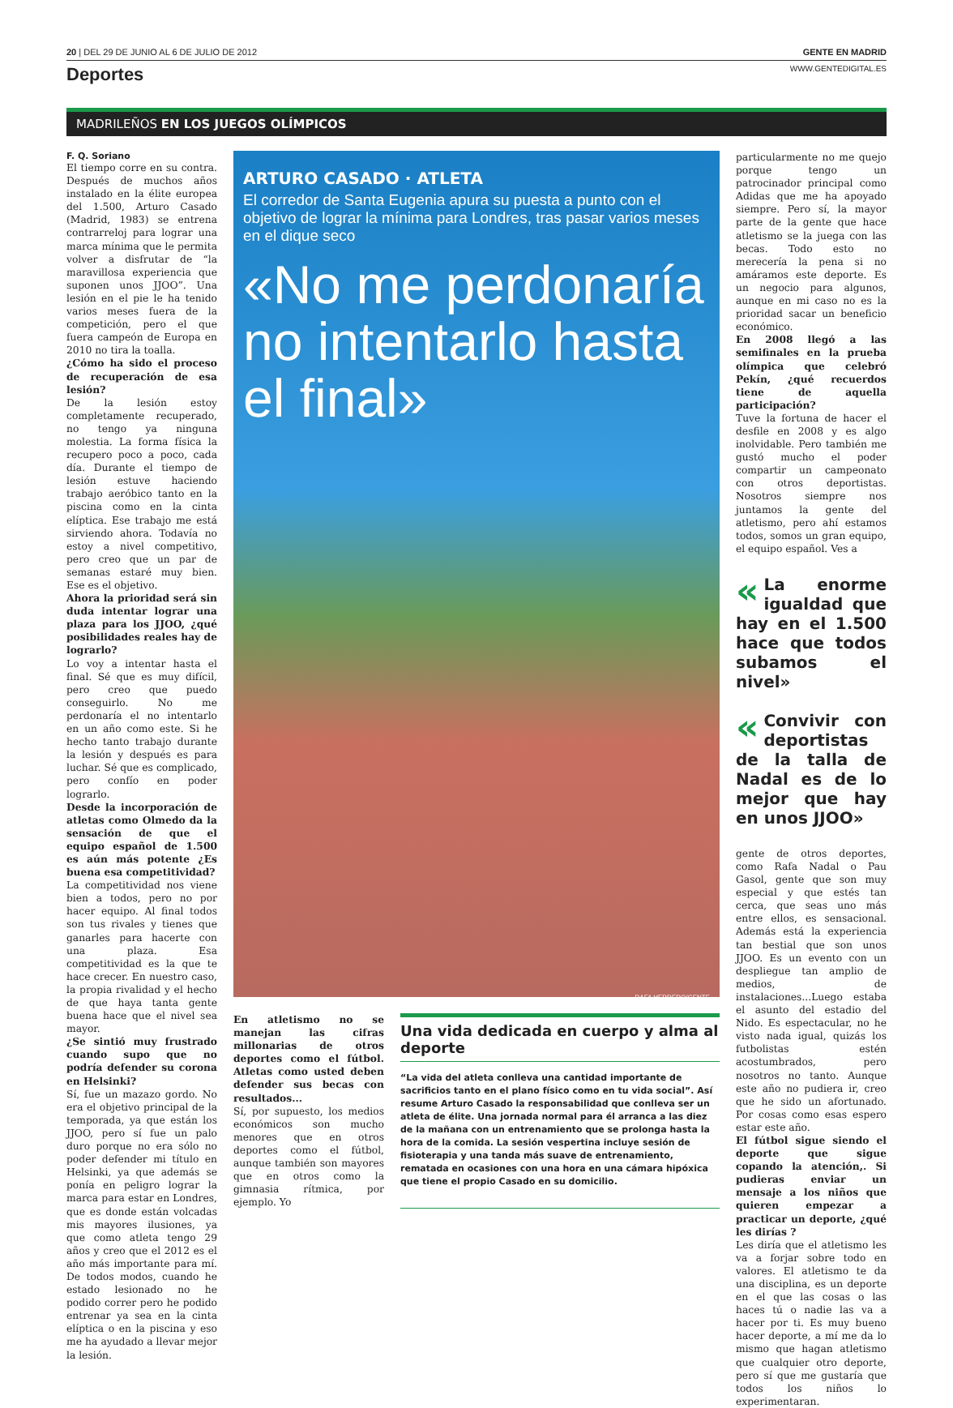20 | DEL 29 DE JUNIO AL 6 DE JULIO DE 2012 GENTE EN MADRID
Deportes
WWW.GENTEDIGITAL.ES
MADRILEÑOS EN LOS JUEGOS OLÍMPICOS
F. Q. Soriano
El tiempo corre en su contra. Después de muchos años instalado en la élite europea del 1.500, Arturo Casado (Madrid, 1983) se entrena contrarreloj para lograr una marca mínima que le permita volver a disfrutar de “la maravillosa experiencia que suponen unos JJOO”. Una lesión en el pie le ha tenido varios meses fuera de la competición, pero el que fuera campeón de Europa en 2010 no tira la toalla.
¿Cómo ha sido el proceso de recuperación de esa lesión?
De la lesión estoy completamente recuperado, no tengo ya ninguna molestia. La forma física la recupero poco a poco, cada día. Durante el tiempo de lesión estuve haciendo trabajo aeróbico tanto en la piscina como en la cinta elíptica. Ese trabajo me está sirviendo ahora. Todavía no estoy a nivel competitivo, pero creo que un par de semanas estaré muy bien. Ese es el objetivo.
Ahora la prioridad será sin duda intentar lograr una plaza para los JJOO, ¿qué posibilidades reales hay de lograrlo?
Lo voy a intentar hasta el final. Sé que es muy difícil, pero creo que puedo conseguirlo. No me perdonaría el no intentarlo en un año como este. Si he hecho tanto trabajo durante la lesión y después es para luchar. Sé que es complicado, pero confío en poder lograrlo.
Desde la incorporación de atletas como Olmedo da la sensación de que el equipo español de 1.500 es aún más potente ¿Es buena esa competitividad?
La competitividad nos viene bien a todos, pero no por hacer equipo. Al final todos son tus rivales y tienes que ganarles para hacerte con una plaza. Esa competitividad es la que te hace crecer. En nuestro caso, la propia rivalidad y el hecho de que haya tanta gente buena hace que el nivel sea mayor.
¿Se sintió muy frustrado cuando supo que no podría defender su corona en Helsinki?
Sí, fue un mazazo gordo. No era el objetivo principal de la temporada, ya que están los JJOO, pero sí fue un palo duro porque no era sólo no poder defender mi título en Helsinki, ya que además se ponía en peligro lograr la marca para estar en Londres, que es donde están volcadas mis mayores ilusiones, ya que como atleta tengo 29 años y creo que el 2012 es el año más importante para mí. De todos modos, cuando he estado lesionado no he podido correr pero he podido entrenar ya sea en la cinta elíptica o en la piscina y eso me ha ayudado a llevar mejor la lesión.
ARTURO CASADO · ATLETA
El corredor de Santa Eugenia apura su puesta a punto con el objetivo de lograr la mínima para Londres, tras pasar varios meses en el dique seco
«No me perdonaría no intentarlo hasta el final»
RAFA HERRERO/GENTE
En atletismo no se manejan las cifras millonarias de otros deportes como el fútbol. Atletas como usted deben defender sus becas con resultados...
Sí, por supuesto, los medios económicos son mucho menores que en otros deportes como el fútbol, aunque también son mayores que en otros como la gimnasia rítmica, por ejemplo. Yo
Una vida dedicada en cuerpo y alma al deporte
“La vida del atleta conlleva una cantidad importante de sacrificios tanto en el plano físico como en tu vida social”. Así resume Arturo Casado la responsabilidad que conlleva ser un atleta de élite. Una jornada normal para él arranca a las diez de la mañana con un entrenamiento que se prolonga hasta la hora de la comida. La sesión vespertina incluye sesión de fisioterapia y una tanda más suave de entrenamiento, rematada en ocasiones con una hora en una cámara hipóxica que tiene el propio Casado en su domicilio.
particularmente no me quejo porque tengo un patrocinador principal como Adidas que me ha apoyado siempre. Pero sí, la mayor parte de la gente que hace atletismo se la juega con las becas. Todo esto no merecería la pena si no amáramos este deporte. Es un negocio para algunos, aunque en mi caso no es la prioridad sacar un beneficio económico.
En 2008 llegó a las semifinales en la prueba olímpica que celebró Pekín, ¿qué recuerdos tiene de aquella participación?
Tuve la fortuna de hacer el desfile en 2008 y es algo inolvidable. Pero también me gustó mucho el poder compartir un campeonato con otros deportistas. Nosotros siempre nos juntamos la gente del atletismo, pero ahí estamos todos, somos un gran equipo, el equipo español. Ves a
« La enorme igualdad que hay en el 1.500 hace que todos subamos el nivel»
« Convivir con deportistas de la talla de Nadal es de lo mejor que hay en unos JJOO»
gente de otros deportes, como Rafa Nadal o Pau Gasol, gente que son muy especial y que estés tan cerca, que seas uno más entre ellos, es sensacional. Además está la experiencia tan bestial que son unos JJOO. Es un evento con un despliegue tan amplio de medios, de instalaciones...Luego estaba el asunto del estadio del Nido. Es espectacular, no he visto nada igual, quizás los futbolistas estén acostumbrados, pero nosotros no tanto. Aunque este año no pudiera ir, creo que he sido un afortunado. Por cosas como esas espero estar este año.
El fútbol sigue siendo el deporte que sigue copando la atención,. Si pudieras enviar un mensaje a los niños que quieren empezar a practicar un deporte, ¿qué les dirías ?
Les diría que el atletismo les va a forjar sobre todo en valores. El atletismo te da una disciplina, es un deporte en el que las cosas o las haces tú o nadie las va a hacer por ti. Es muy bueno hacer deporte, a mí me da lo mismo que hagan atletismo que cualquier otro deporte, pero sí que me gustaría que todos los niños lo experimentaran.